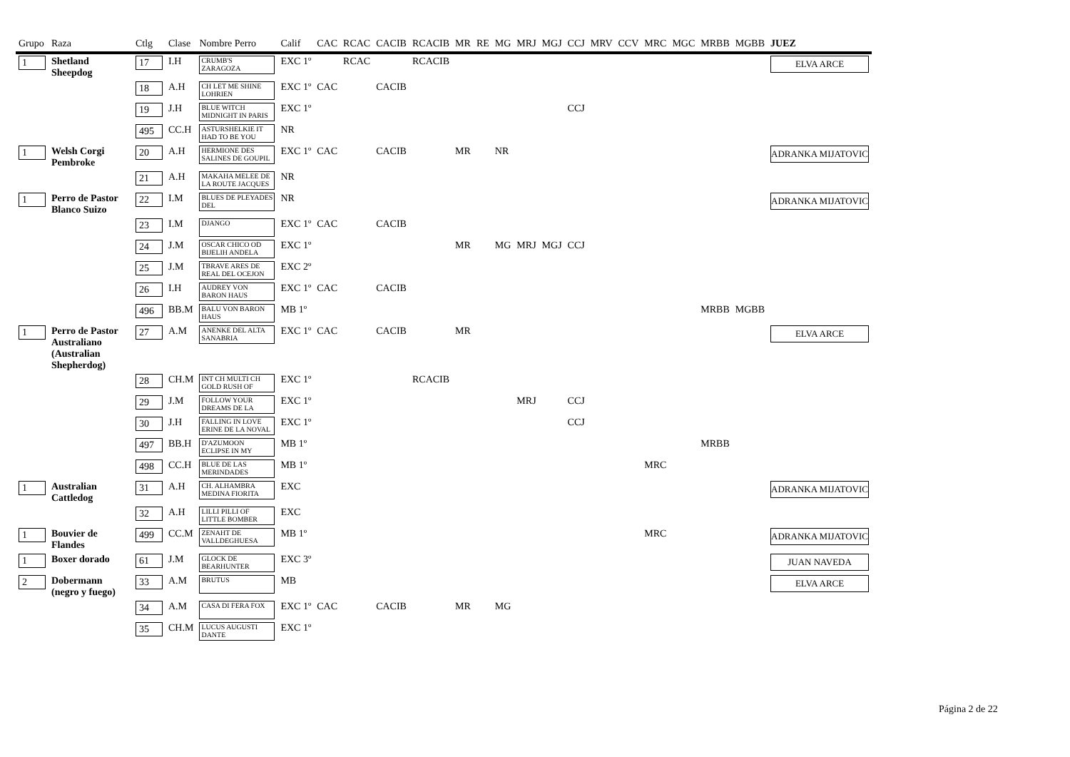| Grupo | Raza | Ctlg | Clase | Nombre Perro | Calif | CAC | RCAC | CACIB | RCACIB | MR | RE | MG | MRJ | MGJ | CCJ | MRV | CCV | MRC | MGC | MRBB | MGBB | JUEZ |
| --- | --- | --- | --- | --- | --- | --- | --- | --- | --- | --- | --- | --- | --- | --- | --- | --- | --- | --- | --- | --- | --- | --- |
| 1 | Shetland Sheepdog | 17 | I.H | CRUMB'S ZARAGOZA | EXC 1º | | RCAC | | RCACIB | | | | | | | | | | | | | ELVA ARCE |
| | | 18 | A.H | CH LET ME SHINE LOHRIEN | EXC 1º | CAC | | CACIB | | | | | | | | | | | | | | |
| | | 19 | J.H | BLUE WITCH MIDNIGHT IN PARIS | EXC 1º | | | | | | | | | | CCJ | | | | | | | |
| | | 495 | CC.H | ASTURSHELKIE IT HAD TO BE YOU | NR | | | | | | | | | | | | | | | | | |
| 1 | Welsh Corgi Pembroke | 20 | A.H | HERMIONE DES SALINES DE GOUPIL | EXC 1º | CAC | | CACIB | | MR | | NR | | | | | | | | | | ADRANKA MIJATOVIC |
| | | 21 | A.H | MAKAHA MELEE DE LA ROUTE JACQUES | NR | | | | | | | | | | | | | | | | | |
| 1 | Perro de Pastor Blanco Suizo | 22 | I.M | BLUES DE PLEYADES DEL | NR | | | | | | | | | | | | | | | | | ADRANKA MIJATOVIC |
| | | 23 | I.M | DJANGO | EXC 1º | CAC | | CACIB | | | | | | | | | | | | | | |
| | | 24 | J.M | OSCAR CHICO OD BIJELIH ANDELA | EXC 1º | | | | | MR | | MG | MRJ | MGJ | CCJ | | | | | | | |
| | | 25 | J.M | TBRAVE ARES DE REAL DEL OCEJON | EXC 2º | | | | | | | | | | | | | | | | | |
| | | 26 | I.H | AUDREY VON BARON HAUS | EXC 1º | CAC | | CACIB | | | | | | | | | | | | | | |
| | | 496 | BB.M | BALU VON BARON HAUS | MB 1º | | | | | | | | | | | | | | | MRBB | MGBB | |
| 1 | Perro de Pastor Australiano (Australian Shepherdog) | 27 | A.M | ANENKE DEL ALTA SANABRIA | EXC 1º | CAC | | CACIB | | MR | | | | | | | | | | | | ELVA ARCE |
| | | 28 | CH.M | INT CH MULTI CH GOLD RUSH OF | EXC 1º | | | | RCACIB | | | | | | | | | | | | | |
| | | 29 | J.M | FOLLOW YOUR DREAMS DE LA | EXC 1º | | | | | | | | MRJ | | CCJ | | | | | | | |
| | | 30 | J.H | FALLING IN LOVE ERINE DE LA NOVAL | EXC 1º | | | | | | | | | | CCJ | | | | | | | |
| | | 497 | BB.H | D'AZUMOON ECLIPSE IN MY | MB 1º | | | | | | | | | | | | | | | MRBB | | |
| | | 498 | CC.H | BLUE DE LAS MERINDADES | MB 1º | | | | | | | | | | | | | MRC | | | | |
| 1 | Australian Cattledog | 31 | A.H | CH. ALHAMBRA MEDINA FIORITA | EXC | | | | | | | | | | | | | | | | | ADRANKA MIJATOVIC |
| | | 32 | A.H | LILLI PILLI OF LITTLE BOMBER | EXC | | | | | | | | | | | | | | | | | |
| 1 | Bouvier de Flandes | 499 | CC.M | ZENAHT DE VALLDEGHUESA | MB 1º | | | | | | | | | | | | | MRC | | | | ADRANKA MIJATOVIC |
| 1 | Boxer dorado | 61 | J.M | GLOCK DE BEARHUNTER | EXC 3º | | | | | | | | | | | | | | | | | JUAN NAVEDA |
| 2 | Dobermann (negro y fuego) | 33 | A.M | BRUTUS | MB | | | | | | | | | | | | | | | | | ELVA ARCE |
| | | 34 | A.M | CASA DI FERA FOX | EXC 1º | CAC | | CACIB | | MR | | MG | | | | | | | | | | |
| | | 35 | CH.M | LUCUS AUGUSTI DANTE | EXC 1º | | | | | | | | | | | | | | | | | |
Página 2 de 22